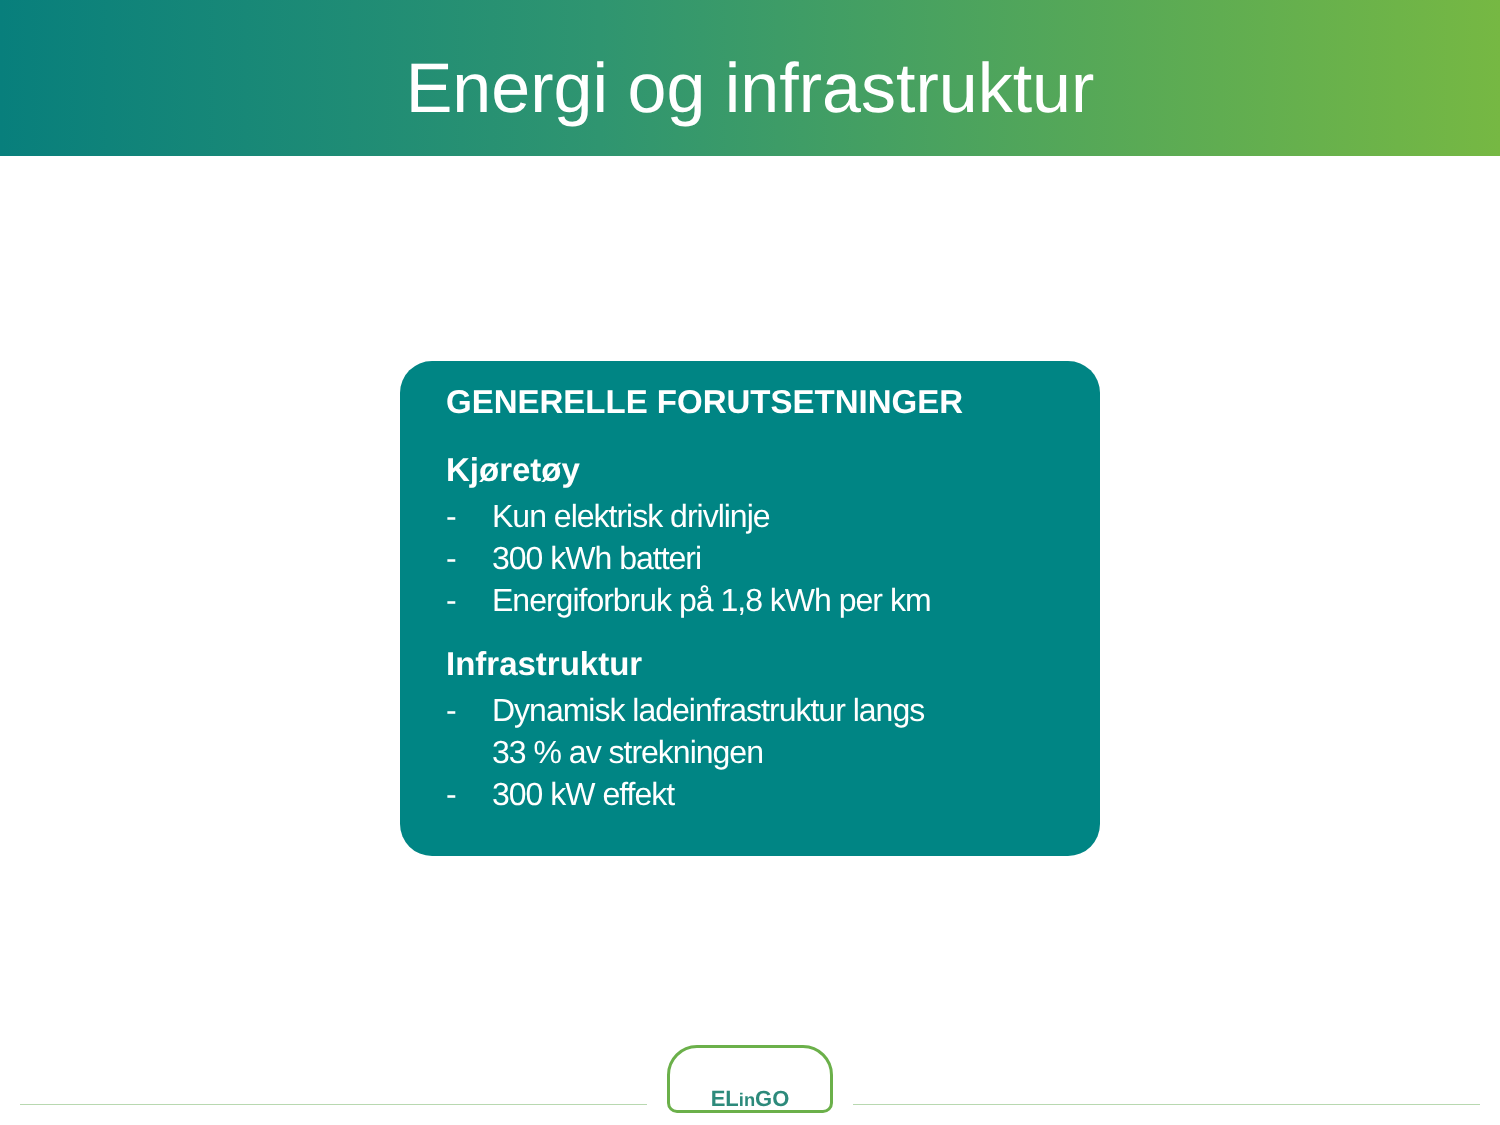Energi og infrastruktur
GENERELLE FORUTSETNINGER
Kjøretøy
- Kun elektrisk drivlinje
- 300 kWh batteri
- Energiforbruk på 1,8 kWh per km
Infrastruktur
- Dynamisk ladeinfrastruktur langs
33 % av strekningen
- 300 kW effekt
ELin GO